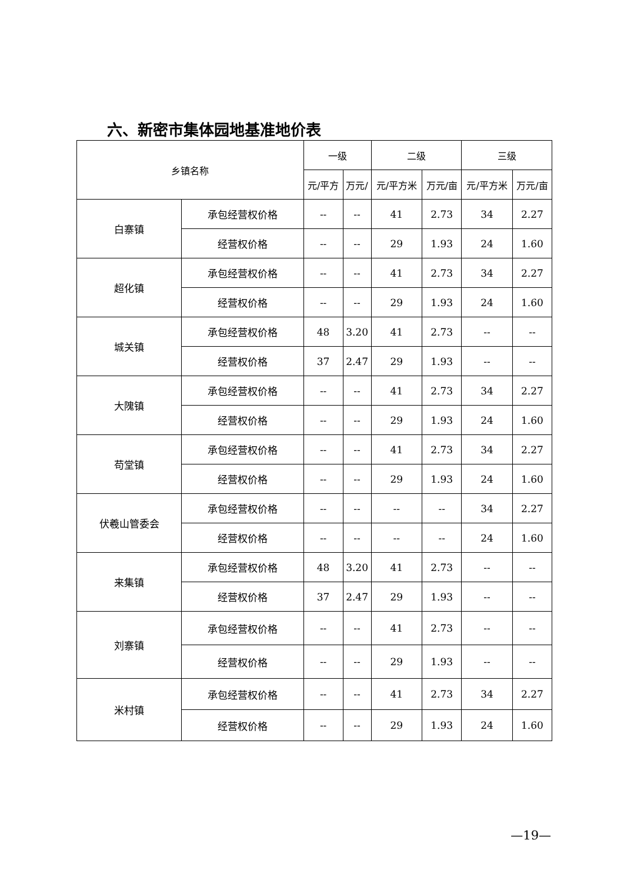六、新密市集体园地基准地价表
| 乡镇名称 | | 一级 | | 二级 | | 三级 | |
| --- | --- | --- | --- | --- | --- | --- | --- |
| | | 元/平方 | 万元/ | 元/平方米 | 万元/亩 | 元/平方米 | 万元/亩 |
| 白寨镇 | 承包经营权价格 | -- | -- | 41 | 2.73 | 34 | 2.27 |
| | 经营权价格 | -- | -- | 29 | 1.93 | 24 | 1.60 |
| 超化镇 | 承包经营权价格 | -- | -- | 41 | 2.73 | 34 | 2.27 |
| | 经营权价格 | -- | -- | 29 | 1.93 | 24 | 1.60 |
| 城关镇 | 承包经营权价格 | 48 | 3.20 | 41 | 2.73 | -- | -- |
| | 经营权价格 | 37 | 2.47 | 29 | 1.93 | -- | -- |
| 大隗镇 | 承包经营权价格 | -- | -- | 41 | 2.73 | 34 | 2.27 |
| | 经营权价格 | -- | -- | 29 | 1.93 | 24 | 1.60 |
| 苟堂镇 | 承包经营权价格 | -- | -- | 41 | 2.73 | 34 | 2.27 |
| | 经营权价格 | -- | -- | 29 | 1.93 | 24 | 1.60 |
| 伏羲山管委会 | 承包经营权价格 | -- | -- | -- | -- | 34 | 2.27 |
| | 经营权价格 | -- | -- | -- | -- | 24 | 1.60 |
| 来集镇 | 承包经营权价格 | 48 | 3.20 | 41 | 2.73 | -- | -- |
| | 经营权价格 | 37 | 2.47 | 29 | 1.93 | -- | -- |
| 刘寨镇 | 承包经营权价格 | -- | -- | 41 | 2.73 | -- | -- |
| | 经营权价格 | -- | -- | 29 | 1.93 | -- | -- |
| 米村镇 | 承包经营权价格 | -- | -- | 41 | 2.73 | 34 | 2.27 |
| | 经营权价格 | -- | -- | 29 | 1.93 | 24 | 1.60 |
—19—